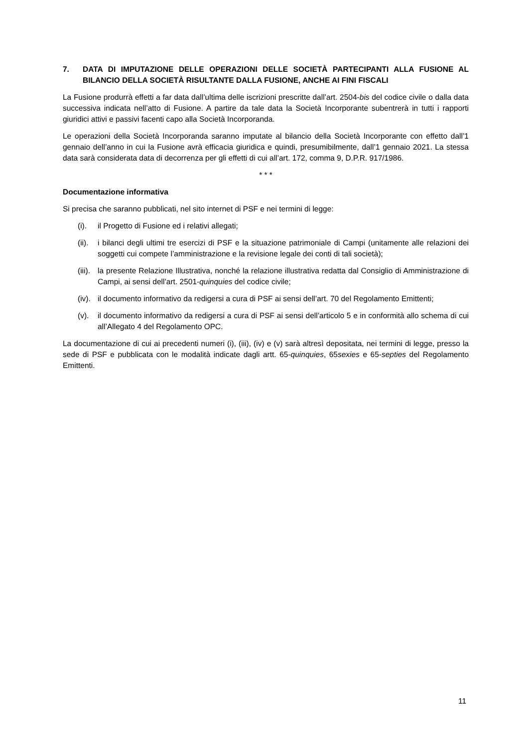7. DATA DI IMPUTAZIONE DELLE OPERAZIONI DELLE SOCIETÀ PARTECIPANTI ALLA FUSIONE AL BILANCIO DELLA SOCIETÀ RISULTANTE DALLA FUSIONE, ANCHE AI FINI FISCALI
La Fusione produrrà effetti a far data dall’ultima delle iscrizioni prescritte dall’art. 2504-bis del codice civile o dalla data successiva indicata nell’atto di Fusione. A partire da tale data la Società Incorporante subentrerà in tutti i rapporti giuridici attivi e passivi facenti capo alla Società Incorporanda.
Le operazioni della Società Incorporanda saranno imputate al bilancio della Società Incorporante con effetto dall’1 gennaio dell’anno in cui la Fusione avrà efficacia giuridica e quindi, presumibilmente, dall’1 gennaio 2021. La stessa data sarà considerata data di decorrenza per gli effetti di cui all’art. 172, comma 9, D.P.R. 917/1986.
* * *
Documentazione informativa
Si precisa che saranno pubblicati, nel sito internet di PSF e nei termini di legge:
(i). il Progetto di Fusione ed i relativi allegati;
(ii). i bilanci degli ultimi tre esercizi di PSF e la situazione patrimoniale di Campi (unitamente alle relazioni dei soggetti cui compete l’amministrazione e la revisione legale dei conti di tali società);
(iii). la presente Relazione Illustrativa, nonché la relazione illustrativa redatta dal Consiglio di Amministrazione di Campi, ai sensi dell’art. 2501-quinquies del codice civile;
(iv). il documento informativo da redigersi a cura di PSF ai sensi dell’art. 70 del Regolamento Emittenti;
(v). il documento informativo da redigersi a cura di PSF ai sensi dell’articolo 5 e in conformità allo schema di cui all’Allegato 4 del Regolamento OPC.
La documentazione di cui ai precedenti numeri (i), (iii), (iv) e (v) sarà altresì depositata, nei termini di legge, presso la sede di PSF e pubblicata con le modalità indicate dagli artt. 65-quinquies, 65sexies e 65-septies del Regolamento Emittenti.
11